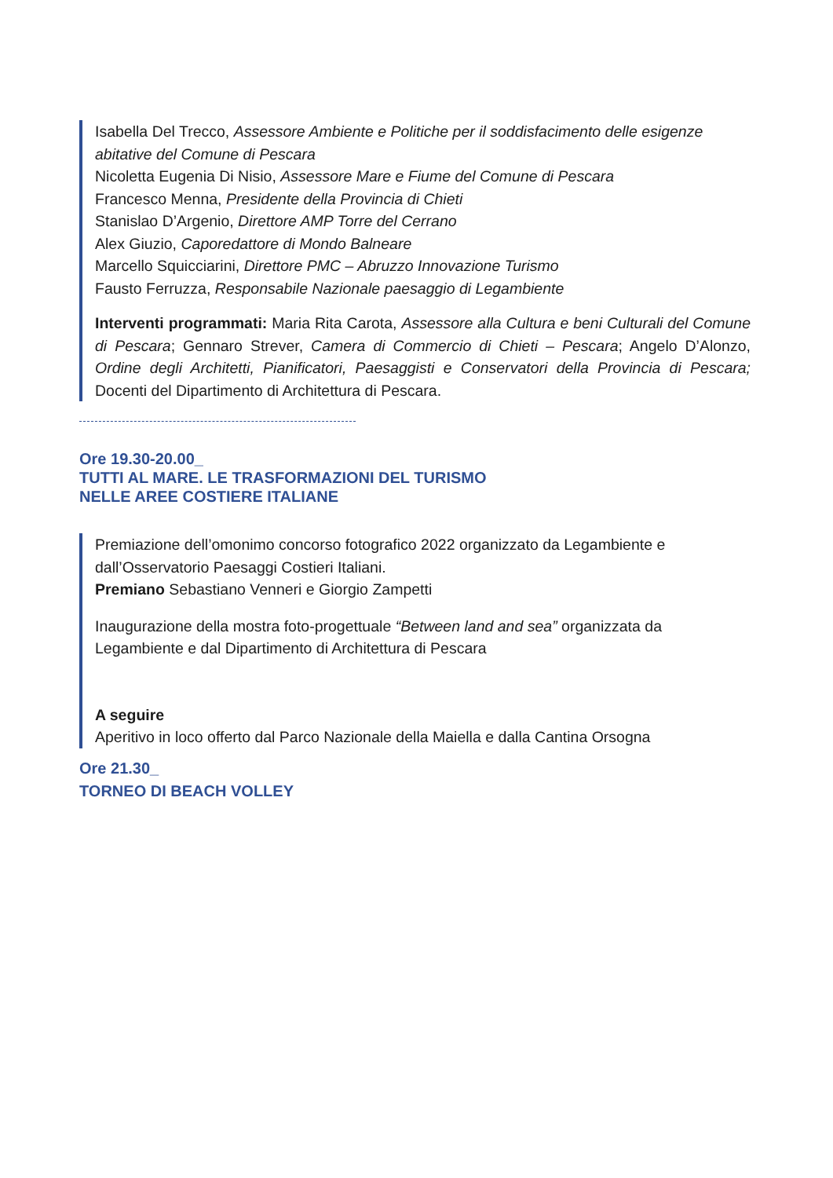Isabella Del Trecco, Assessore Ambiente e Politiche per il soddisfacimento delle esigenze abitative del Comune di Pescara
Nicoletta Eugenia Di Nisio, Assessore Mare e Fiume del Comune di Pescara
Francesco Menna, Presidente della Provincia di Chieti
Stanislao D’Argenio, Direttore AMP Torre del Cerrano
Alex Giuzio, Caporedattore di Mondo Balneare
Marcello Squicciarini, Direttore PMC – Abruzzo Innovazione Turismo
Fausto Ferruzza, Responsabile Nazionale paesaggio di Legambiente
Interventi programmati: Maria Rita Carota, Assessore alla Cultura e beni Culturali del Comune di Pescara; Gennaro Strever, Camera di Commercio di Chieti – Pescara; Angelo D’Alonzo, Ordine degli Architetti, Pianificatori, Paesaggisti e Conservatori della Provincia di Pescara; Docenti del Dipartimento di Architettura di Pescara.
Ore 19.30-20.00_
TUTTI AL MARE. LE TRASFORMAZIONI DEL TURISMO
NELLE AREE COSTIERE ITALIANE
Premiazione dell’omonimo concorso fotografico 2022 organizzato da Legambiente e dall’Osservatorio Paesaggi Costieri Italiani.
Premiano Sebastiano Venneri e Giorgio Zampetti
Inaugurazione della mostra foto-progettuale “Between land and sea” organizzata da Legambiente e dal Dipartimento di Architettura di Pescara
A seguire
Aperitivo in loco offerto dal Parco Nazionale della Maiella e dalla Cantina Orsogna
Ore 21.30_
TORNEO DI BEACH VOLLEY